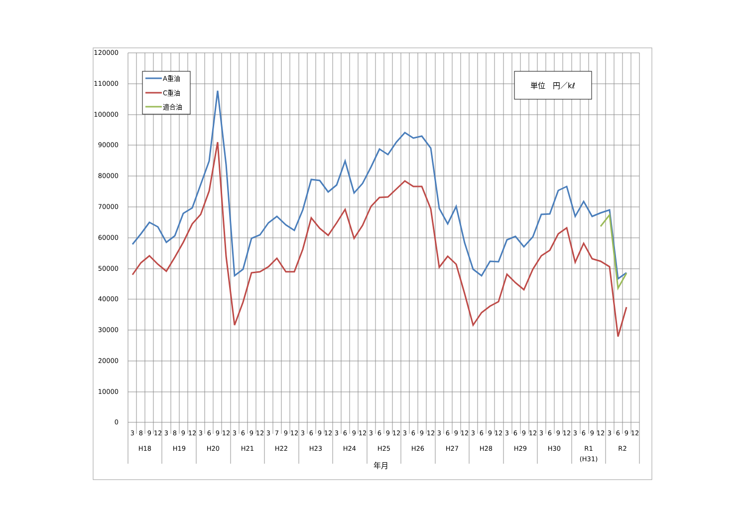120000
110000
100000
90000
80000
70000
60000
50000
40000
30000
20000
10000
0
3
8
9
12
3
8
9
12
3
6
9
12
3
6
9
12
3
7
9
12
3
6
9
12
3
6
9
12
3
6
9
12
3
6
9
12
3
6
9
12
3
6
9
12
3
6
9
12
3
6
9
12
3
6
9
12
3
6
9
12
H18
H19
H20
H21
H22
H23
H24
H25
H26
H27
H28
H29
H30
R1
(H31)
R2
年月
A重油
C重油
適合油
単位　円／kℓ